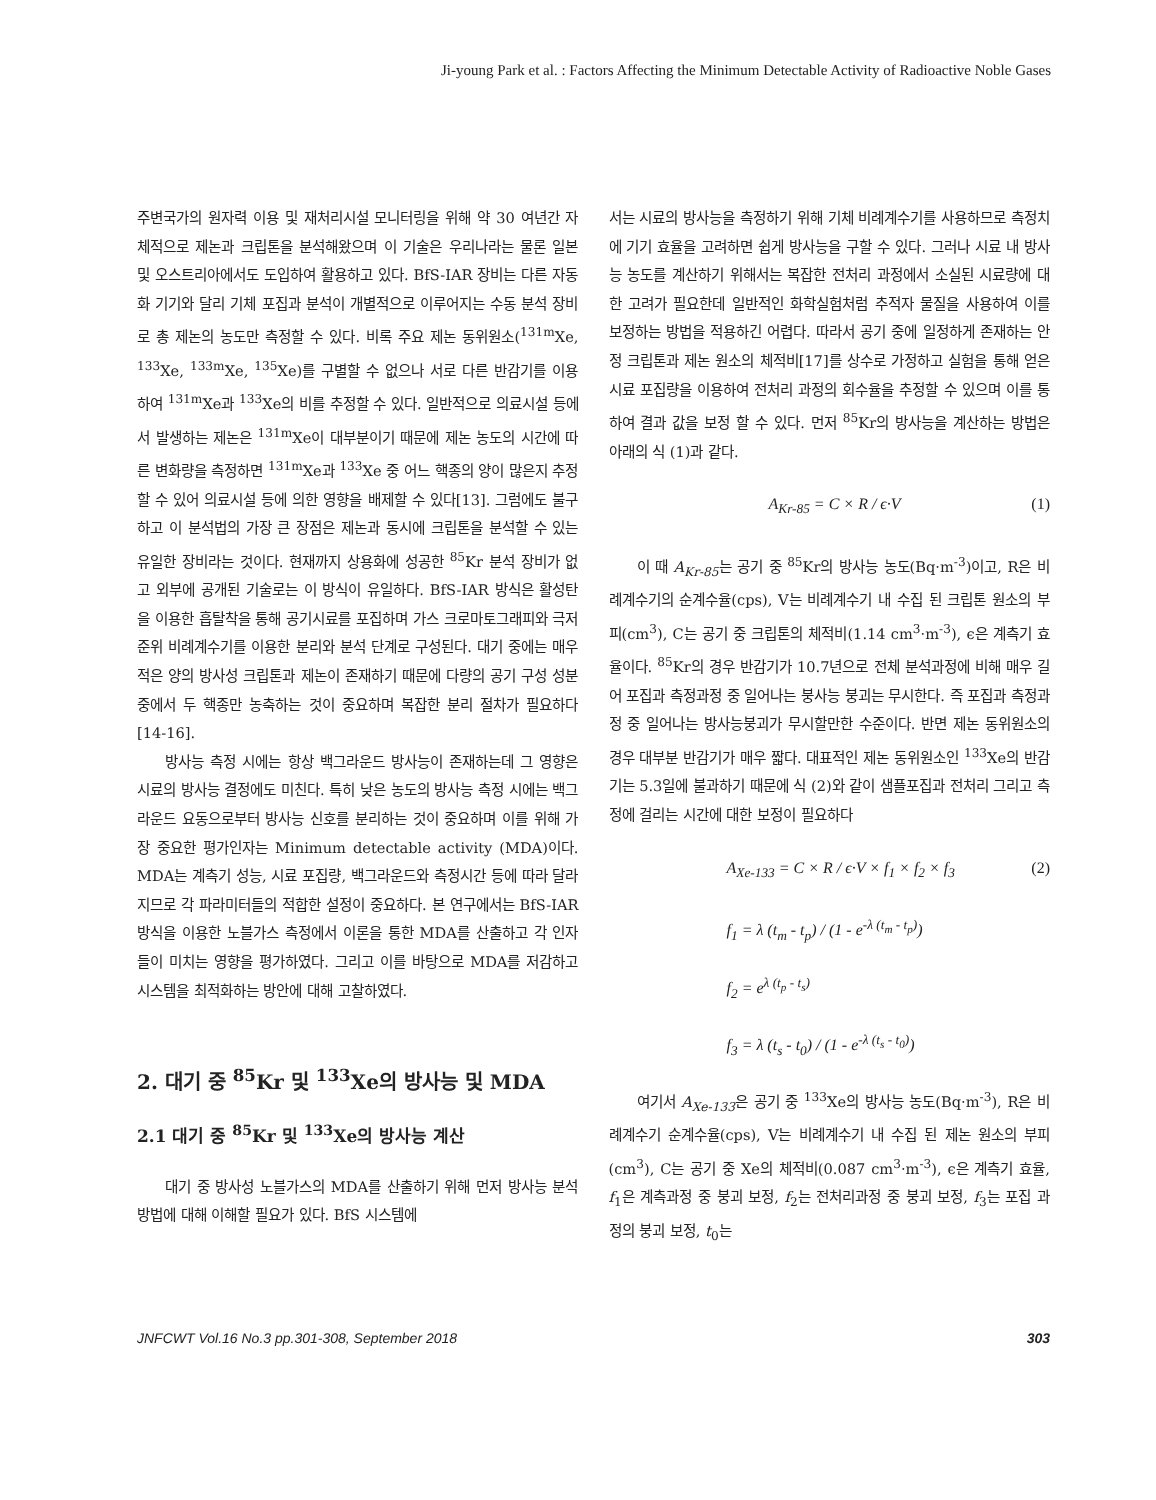Ji-young Park et al. : Factors Affecting the Minimum Detectable Activity of Radioactive Noble Gases
주변국가의 원자력 이용 및 재처리시설 모니터링을 위해 약 30 여년간 자체적으로 제논과 크립톤을 분석해왔으며 이 기술은 우리나라는 물론 일본 및 오스트리아에서도 도입하여 활용하고 있다. BfS-IAR 장비는 다른 자동화 기기와 달리 기체 포집과 분석이 개별적으로 이루어지는 수동 분석 장비로 총 제논의 농도만 측정할 수 있다. 비록 주요 제논 동위원소(<sup>131m</sup>Xe, <sup>133</sup>Xe, <sup>133m</sup>Xe, <sup>135</sup>Xe)를 구별할 수 없으나 서로 다른 반감기를 이용하여 <sup>131m</sup>Xe과 <sup>133</sup>Xe의 비를 추정할 수 있다. 일반적으로 의료시설 등에서 발생하는 제논은 <sup>131m</sup>Xe이 대부분이기 때문에 제논 농도의 시간에 따른 변화량을 측정하면 <sup>131m</sup>Xe과 <sup>133</sup>Xe 중 어느 핵종의 양이 많은지 추정할 수 있어 의료시설 등에 의한 영향을 배제할 수 있다[13]. 그럼에도 불구하고 이 분석법의 가장 큰 장점은 제논과 동시에 크립톤을 분석할 수 있는 유일한 장비라는 것이다. 현재까지 상용화에 성공한 <sup>85</sup>Kr 분석 장비가 없고 외부에 공개된 기술로는 이 방식이 유일하다. BfS-IAR 방식은 활성탄을 이용한 흡탈착을 통해 공기시료를 포집하며 가스 크로마토그래피와 극저준위 비례계수기를 이용한 분리와 분석 단계로 구성된다. 대기 중에는 매우 적은 양의 방사성 크립톤과 제논이 존재하기 때문에 다량의 공기 구성 성분 중에서 두 핵종만 농축하는 것이 중요하며 복잡한 분리 절차가 필요하다[14-16].
방사능 측정 시에는 항상 백그라운드 방사능이 존재하는데 그 영향은 시료의 방사능 결정에도 미친다. 특히 낮은 농도의 방사능 측정 시에는 백그라운드 요동으로부터 방사능 신호를 분리하는 것이 중요하며 이를 위해 가장 중요한 평가인자는 Minimum detectable activity (MDA)이다. MDA는 계측기 성능, 시료 포집량, 백그라운드와 측정시간 등에 따라 달라지므로 각 파라미터들의 적합한 설정이 중요하다. 본 연구에서는 BfS-IAR 방식을 이용한 노블가스 측정에서 이론을 통한 MDA를 산출하고 각 인자들이 미치는 영향을 평가하였다. 그리고 이를 바탕으로 MDA를 저감하고 시스템을 최적화하는 방안에 대해 고찰하였다.
2. 대기 중 <sup>85</sup>Kr 및 <sup>133</sup>Xe의 방사능 및 MDA
2.1 대기 중 <sup>85</sup>Kr 및 <sup>133</sup>Xe의 방사능 계산
대기 중 방사성 노블가스의 MDA를 산출하기 위해 먼저 방사능 분석방법에 대해 이해할 필요가 있다. BfS 시스템에
서는 시료의 방사능을 측정하기 위해 기체 비례계수기를 사용하므로 측정치에 기기 효율을 고려하면 쉽게 방사능을 구할 수 있다. 그러나 시료 내 방사능 농도를 계산하기 위해서는 복잡한 전처리 과정에서 소실된 시료량에 대한 고려가 필요한데 일반적인 화학실험처럼 추적자 물질을 사용하여 이를 보정하는 방법을 적용하긴 어렵다. 따라서 공기 중에 일정하게 존재하는 안정 크립톤과 제논 원소의 체적비[17]를 상수로 가정하고 실험을 통해 얻은 시료 포집량을 이용하여 전처리 과정의 회수율을 추정할 수 있으며 이를 통하여 결과 값을 보정 할 수 있다. 먼저 <sup>85</sup>Kr의 방사능을 계산하는 방법은 아래의 식 (1)과 같다.
A<sub>Kr-85</sub> = C × R / ϵ·V (1)
이 때 A<sub>Kr-85</sub>는 공기 중 <sup>85</sup>Kr의 방사능 농도(Bq·m<sup>-3</sup>)이고, R은 비례계수기의 순계수율(cps), V는 비례계수기 내 수집 된 크립톤 원소의 부피(cm<sup>3</sup>), C는 공기 중 크립톤의 체적비(1.14 cm<sup>3</sup>·m<sup>-3</sup>), ϵ은 계측기 효율이다. <sup>85</sup>Kr의 경우 반감기가 10.7년으로 전체 분석과정에 비해 매우 길어 포집과 측정과정 중 일어나는 붕사능 붕괴는 무시한다. 즉 포집과 측정과정 중 일어나는 방사능붕괴가 무시할만한 수준이다. 반면 제논 동위원소의 경우 대부분 반감기가 매우 짧다. 대표적인 제논 동위원소인 <sup>133</sup>Xe의 반감기는 5.3일에 불과하기 때문에 식 (2)와 같이 샘플포집과 전처리 그리고 측정에 걸리는 시간에 대한 보정이 필요하다
A<sub>Xe-133</sub> = C × R / ϵ·V × f<sub>1</sub> × f<sub>2</sub> × f<sub>3</sub> (2)
f<sub>1</sub> = λ (t<sub>m</sub> - t<sub>p</sub>) / (1 - e<sup>-λ (t<sub>m</sub> - t<sub>p</sub>)</sup>)
f<sub>2</sub> = e<sup>λ (t<sub>p</sub> - t<sub>s</sub>)</sup>
f<sub>3</sub> = λ (t<sub>s</sub> - t<sub>0</sub>) / (1 - e<sup>-λ (t<sub>s</sub> - t<sub>0</sub>)</sup>)
여기서 A<sub>Xe-133</sub>은 공기 중 <sup>133</sup>Xe의 방사능 농도(Bq·m<sup>-3</sup>), R은 비례계수기 순계수율(cps), V는 비례계수기 내 수집 된 제논 원소의 부피(cm<sup>3</sup>), C는 공기 중 Xe의 체적비(0.087 cm<sup>3</sup>·m<sup>-3</sup>), ϵ은 계측기 효율, f<sub>1</sub>은 계측과정 중 붕괴 보정, f<sub>2</sub>는 전처리과정 중 붕괴 보정, f<sub>3</sub>는 포집 과정의 붕괴 보정, t<sub>0</sub>는
JNFCWT Vol.16 No.3 pp.301-308, September 2018 303